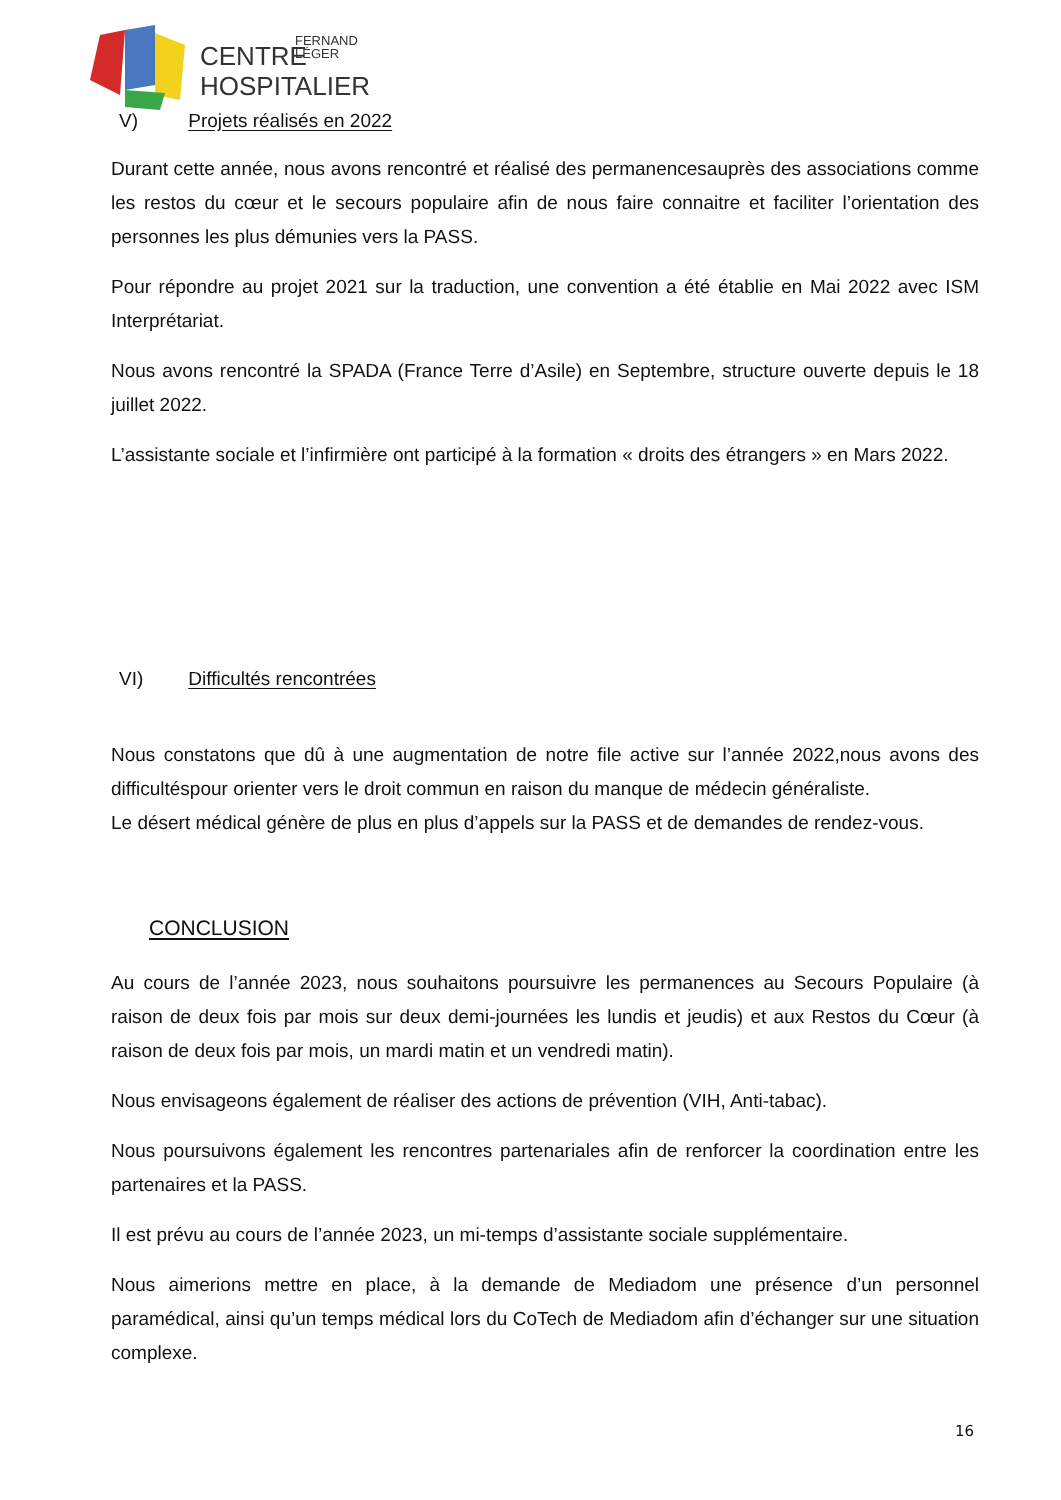CENTRE
FERNAND
LÉGER
HOSPITALIER
V) Projets réalisés en 2022
Durant cette année, nous avons rencontré et réalisé des permanencesauprès des associations comme les restos du cœur et le secours populaire afin de nous faire connaitre et faciliter l’orientation des personnes les plus démunies vers la PASS.
Pour répondre au projet 2021 sur la traduction, une convention a été établie en Mai 2022 avec ISM Interprétariat.
Nous avons rencontré la SPADA (France Terre d’Asile) en Septembre, structure ouverte depuis le 18 juillet 2022.
L’assistante sociale et l’infirmière ont participé à la formation « droits des étrangers » en Mars 2022.
VI) Difficultés rencontrées
Nous constatons que dû à une augmentation de notre file active sur l’année 2022,nous avons des difficultéspour orienter vers le droit commun en raison du manque de médecin généraliste.
Le désert médical génère de plus en plus d’appels sur la PASS et de demandes de rendez-vous.
CONCLUSION
Au cours de l’année 2023, nous souhaitons poursuivre les permanences au Secours Populaire (à raison de deux fois par mois sur deux demi-journées les lundis et jeudis) et aux Restos du Cœur (à raison de deux fois par mois, un mardi matin et un vendredi matin).
Nous envisageons également de réaliser des actions de prévention (VIH, Anti-tabac).
Nous poursuivons également les rencontres partenariales afin de renforcer la coordination entre les partenaires et la PASS.
Il est prévu au cours de l’année 2023, un mi-temps d’assistante sociale supplémentaire.
Nous aimerions mettre en place, à la demande de Mediadom une présence d’un personnel paramédical, ainsi qu’un temps médical lors du CoTech de Mediadom afin d’échanger sur une situation complexe.
16